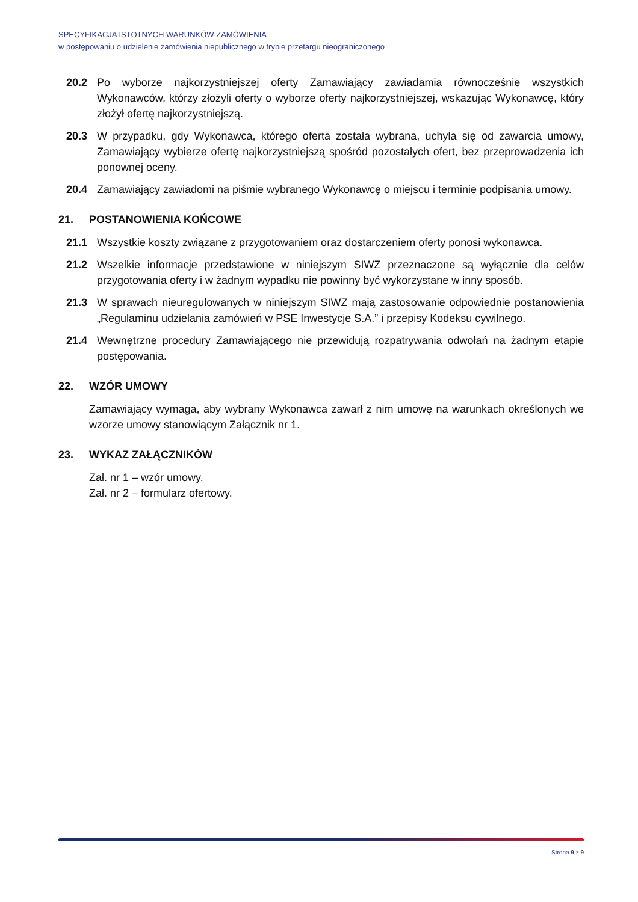SPECYFIKACJA ISTOTNYCH WARUNKÓW ZAMÓWIENIA
w postępowaniu o udzielenie zamówienia niepublicznego w trybie przetargu nieograniczonego
20.2 Po wyborze najkorzystniejszej oferty Zamawiający zawiadamia równocześnie wszystkich Wykonawców, którzy złożyli oferty o wyborze oferty najkorzystniejszej, wskazując Wykonawcę, który złożył ofertę najkorzystniejszą.
20.3 W przypadku, gdy Wykonawca, którego oferta została wybrana, uchyla się od zawarcia umowy, Zamawiający wybierze ofertę najkorzystniejszą spośród pozostałych ofert, bez przeprowadzenia ich ponownej oceny.
20.4 Zamawiający zawiadomi na piśmie wybranego Wykonawcę o miejscu i terminie podpisania umowy.
21. POSTANOWIENIA KOŃCOWE
21.1 Wszystkie koszty związane z przygotowaniem oraz dostarczeniem oferty ponosi wykonawca.
21.2 Wszelkie informacje przedstawione w niniejszym SIWZ przeznaczone są wyłącznie dla celów przygotowania oferty i w żadnym wypadku nie powinny być wykorzystane w inny sposób.
21.3 W sprawach nieuregulowanych w niniejszym SIWZ mają zastosowanie odpowiednie postanowienia „Regulaminu udzielania zamówień w PSE Inwestycje S.A.” i przepisy Kodeksu cywilnego.
21.4 Wewnętrzne procedury Zamawiającego nie przewidują rozpatrywania odwołań na żadnym etapie postępowania.
22. WZÓR UMOWY
Zamawiający wymaga, aby wybrany Wykonawca zawarł z nim umowę na warunkach określonych we wzorze umowy stanowiącym Załącznik nr 1.
23. WYKAZ ZAŁĄCZNIKÓW
Zał. nr 1 – wzór umowy.
Zał. nr 2 – formularz ofertowy.
Strona 9 z 9